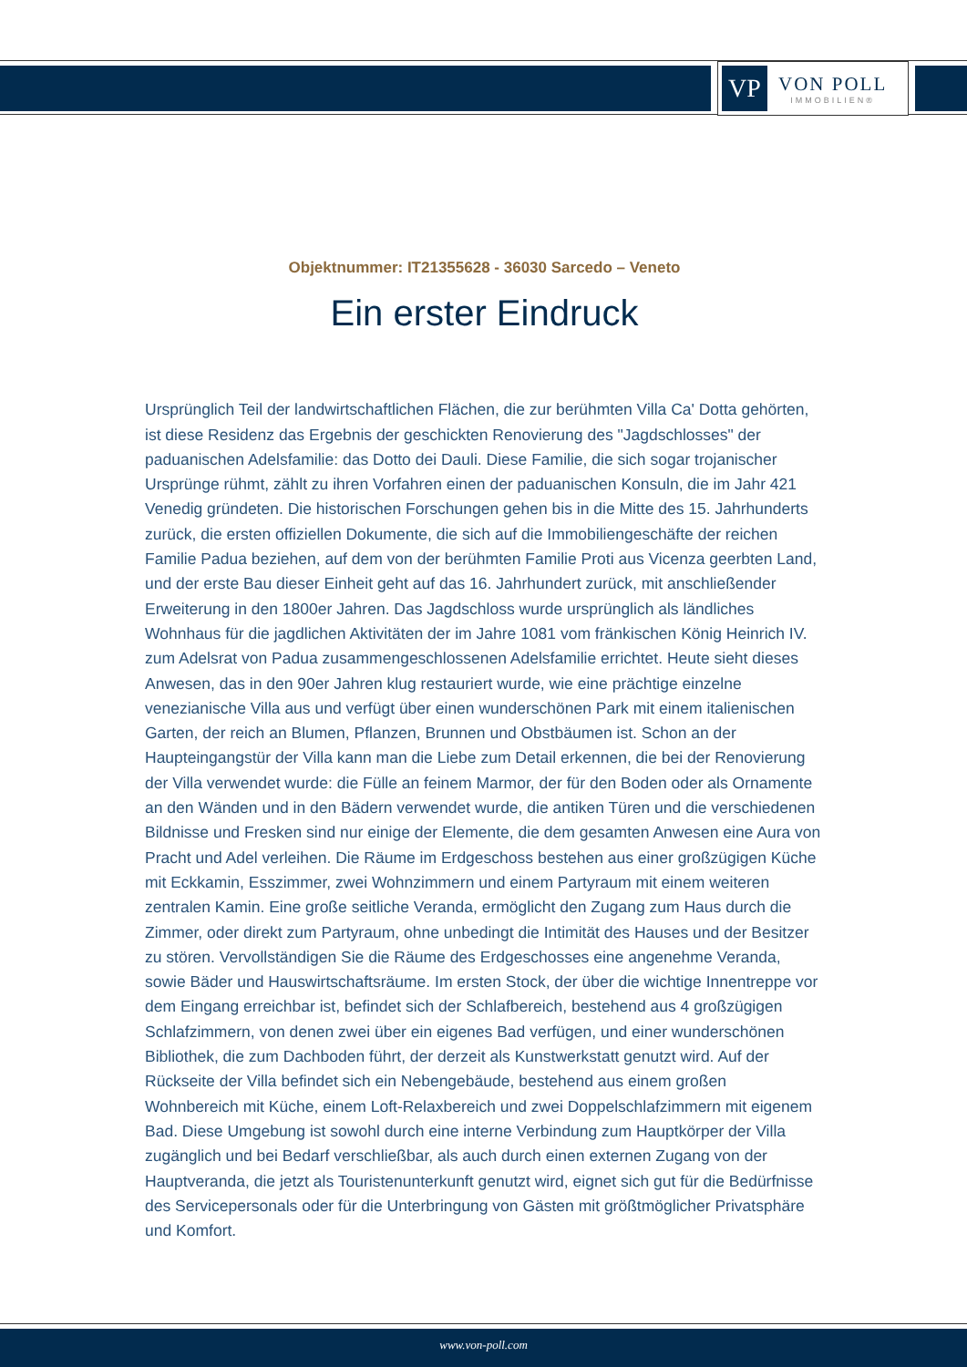VP
VON POLL
IMMOBILIEN®
Objektnummer: IT21355628 - 36030 Sarcedo – Veneto
Ein erster Eindruck
Ursprünglich Teil der landwirtschaftlichen Flächen, die zur berühmten Villa Ca' Dotta gehörten, ist diese Residenz das Ergebnis der geschickten Renovierung des "Jagdschlosses" der paduanischen Adelsfamilie: das Dotto dei Dauli. Diese Familie, die sich sogar trojanischer Ursprünge rühmt, zählt zu ihren Vorfahren einen der paduanischen Konsuln, die im Jahr 421 Venedig gründeten. Die historischen Forschungen gehen bis in die Mitte des 15. Jahrhunderts zurück, die ersten offiziellen Dokumente, die sich auf die Immobiliengeschäfte der reichen Familie Padua beziehen, auf dem von der berühmten Familie Proti aus Vicenza geerbten Land, und der erste Bau dieser Einheit geht auf das 16. Jahrhundert zurück, mit anschließender Erweiterung in den 1800er Jahren. Das Jagdschloss wurde ursprünglich als ländliches Wohnhaus für die jagdlichen Aktivitäten der im Jahre 1081 vom fränkischen König Heinrich IV. zum Adelsrat von Padua zusammengeschlossenen Adelsfamilie errichtet. Heute sieht dieses Anwesen, das in den 90er Jahren klug restauriert wurde, wie eine prächtige einzelne venezianische Villa aus und verfügt über einen wunderschönen Park mit einem italienischen Garten, der reich an Blumen, Pflanzen, Brunnen und Obstbäumen ist. Schon an der Haupteingangstür der Villa kann man die Liebe zum Detail erkennen, die bei der Renovierung der Villa verwendet wurde: die Fülle an feinem Marmor, der für den Boden oder als Ornamente an den Wänden und in den Bädern verwendet wurde, die antiken Türen und die verschiedenen Bildnisse und Fresken sind nur einige der Elemente, die dem gesamten Anwesen eine Aura von Pracht und Adel verleihen. Die Räume im Erdgeschoss bestehen aus einer großzügigen Küche mit Eckkamin, Esszimmer, zwei Wohnzimmern und einem Partyraum mit einem weiteren zentralen Kamin. Eine große seitliche Veranda, ermöglicht den Zugang zum Haus durch die Zimmer, oder direkt zum Partyraum, ohne unbedingt die Intimität des Hauses und der Besitzer zu stören. Vervollständigen Sie die Räume des Erdgeschosses eine angenehme Veranda, sowie Bäder und Hauswirtschaftsräume. Im ersten Stock, der über die wichtige Innentreppe vor dem Eingang erreichbar ist, befindet sich der Schlafbereich, bestehend aus 4 großzügigen Schlafzimmern, von denen zwei über ein eigenes Bad verfügen, und einer wunderschönen Bibliothek, die zum Dachboden führt, der derzeit als Kunstwerkstatt genutzt wird. Auf der Rückseite der Villa befindet sich ein Nebengebäude, bestehend aus einem großen Wohnbereich mit Küche, einem Loft-Relaxbereich und zwei Doppelschlafzimmern mit eigenem Bad. Diese Umgebung ist sowohl durch eine interne Verbindung zum Hauptkörper der Villa zugänglich und bei Bedarf verschließbar, als auch durch einen externen Zugang von der Hauptveranda, die jetzt als Touristenunterkunft genutzt wird, eignet sich gut für die Bedürfnisse des Servicepersonals oder für die Unterbringung von Gästen mit größtmöglicher Privatsphäre und Komfort.
www.von-poll.com